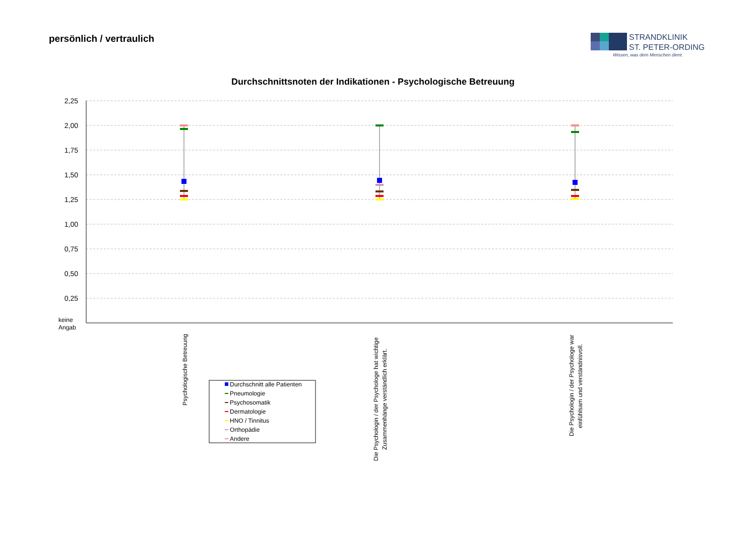persönlich / vertraulich
STRANDKLINIK
ST. PETER-ORDING
Wissen, was dem Menschen dient.
Durchschnittsnoten der Indikationen - Psychologische Betreuung
2,25
2,00
1,75
1,50
1,25
1,00
0,75
0,50
0,25
keine
Angab
Psychologische Betreuung
Die Psychologin / der Psychologe hat wichtige
Zusammenhänge verständlich erklärt.
Die Psychologin / der Psychologe war
einfühlsam und verständnisvoll.
Durchschnitt alle Patienten
Pneumologie
Psychosomatik
Dermatologie
HNO / Tinnitus
Orthopädie
Andere